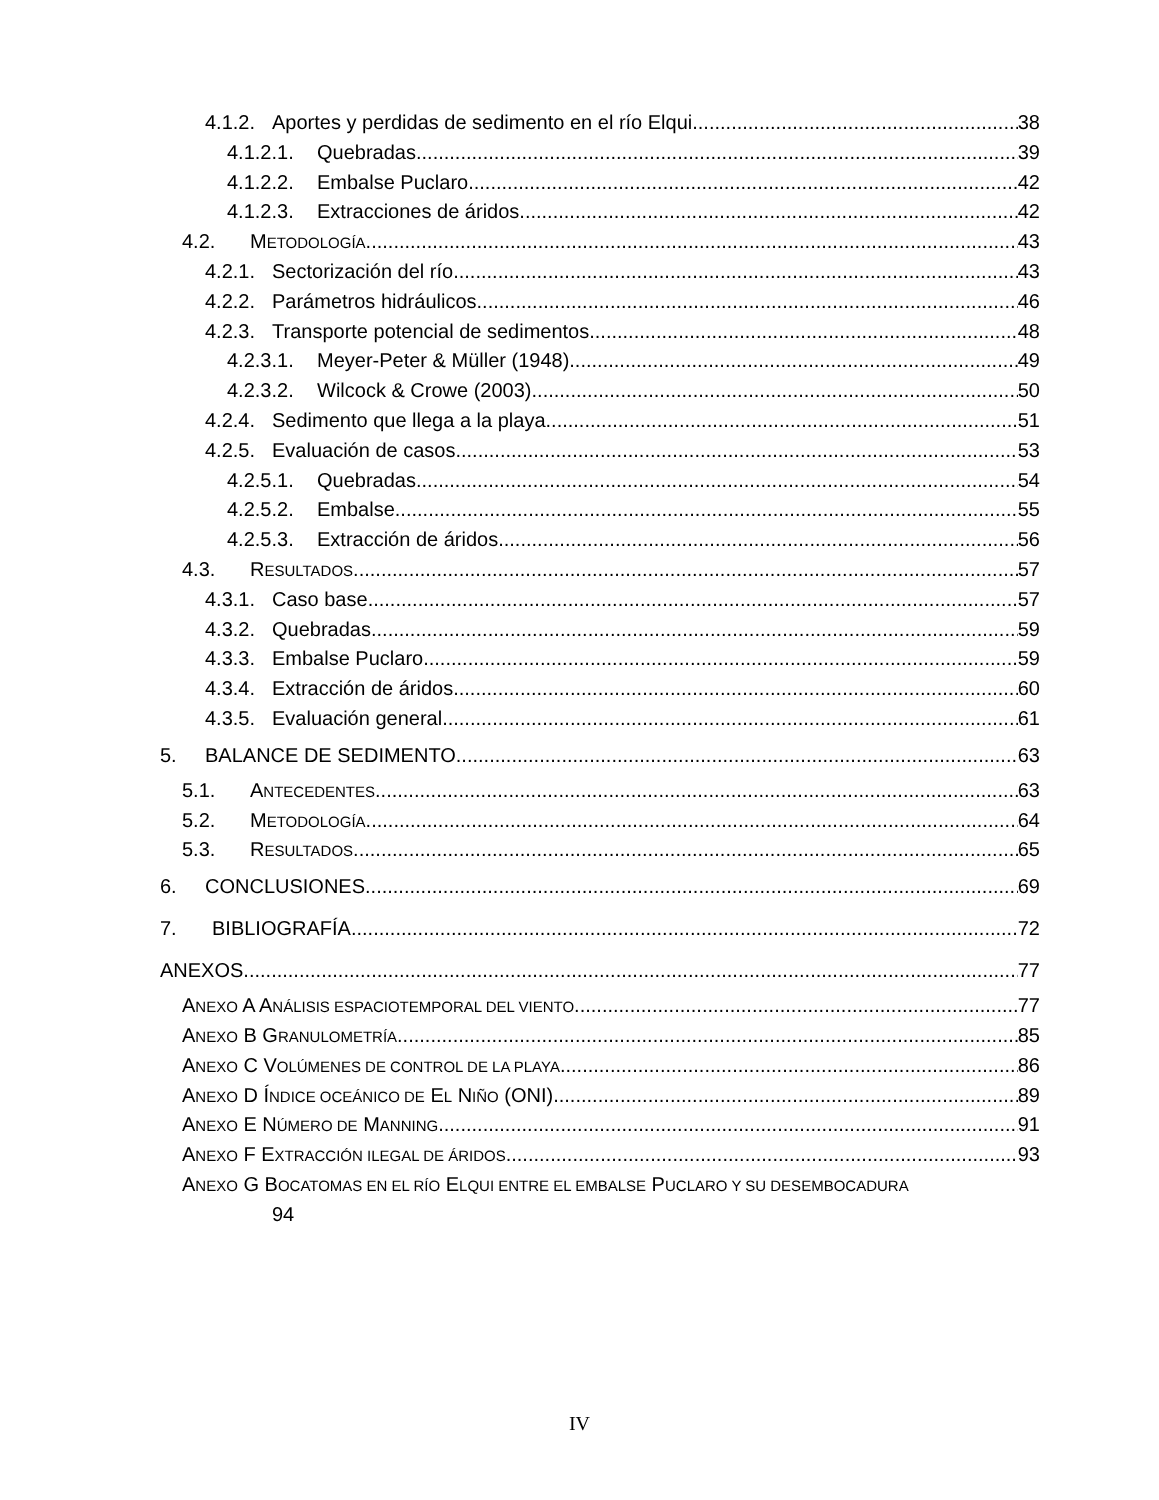4.1.2. Aportes y perdidas de sedimento en el río Elqui 38
4.1.2.1. Quebradas 39
4.1.2.2. Embalse Puclaro 42
4.1.2.3. Extracciones de áridos 42
4.2. METODOLOGÍA 43
4.2.1. Sectorización del río 43
4.2.2. Parámetros hidráulicos 46
4.2.3. Transporte potencial de sedimentos 48
4.2.3.1. Meyer-Peter & Müller (1948) 49
4.2.3.2. Wilcock & Crowe (2003) 50
4.2.4. Sedimento que llega a la playa 51
4.2.5. Evaluación de casos 53
4.2.5.1. Quebradas 54
4.2.5.2. Embalse 55
4.2.5.3. Extracción de áridos 56
4.3. RESULTADOS 57
4.3.1. Caso base 57
4.3.2. Quebradas 59
4.3.3. Embalse Puclaro 59
4.3.4. Extracción de áridos 60
4.3.5. Evaluación general 61
5. BALANCE DE SEDIMENTO 63
5.1. ANTECEDENTES 63
5.2. METODOLOGÍA 64
5.3. RESULTADOS 65
6. CONCLUSIONES 69
7. BIBLIOGRAFÍA 72
ANEXOS 77
ANEXO A ANÁLISIS ESPACIOTEMPORAL DEL VIENTO 77
ANEXO B GRANULOMETRÍA 85
ANEXO C VOLÚMENES DE CONTROL DE LA PLAYA 86
ANEXO D ÍNDICE OCEÁNICO DE EL NIÑO (ONI) 89
ANEXO E NÚMERO DE MANNING 91
ANEXO F EXTRACCIÓN ILEGAL DE ÁRIDOS 93
ANEXO G BOCATOMAS EN EL RÍO ELQUI ENTRE EL EMBALSE PUCLARO Y SU DESEMBOCADURA
94
IV